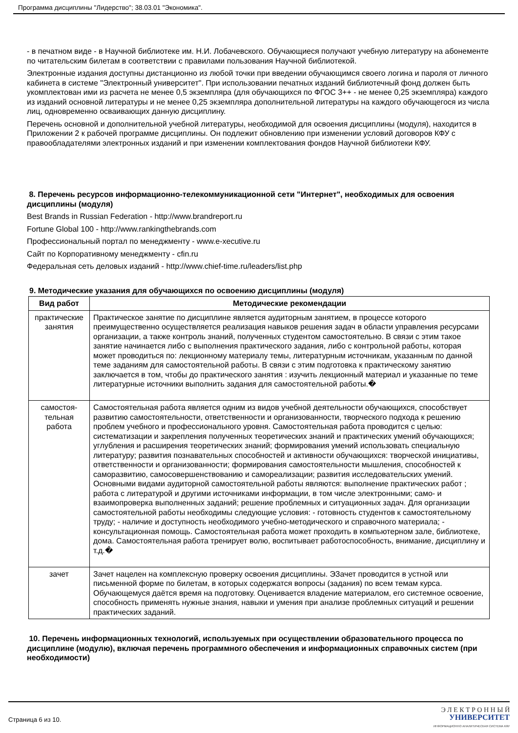Программа дисциплины "Лидерство"; 38.03.01 "Экономика".
- в печатном виде - в Научной библиотеке им. Н.И. Лобачевского. Обучающиеся получают учебную литературу на абонементе по читательским билетам в соответствии с правилами пользования Научной библиотекой.
Электронные издания доступны дистанционно из любой точки при введении обучающимся своего логина и пароля от личного кабинета в системе "Электронный университет". При использовании печатных изданий библиотечный фонд должен быть укомплектован ими из расчета не менее 0,5 экземпляра (для обучающихся по ФГОС 3++ - не менее 0,25 экземпляра) каждого из изданий основной литературы и не менее 0,25 экземпляра дополнительной литературы на каждого обучающегося из числа лиц, одновременно осваивающих данную дисциплину.
Перечень основной и дополнительной учебной литературы, необходимой для освоения дисциплины (модуля), находится в Приложении 2 к рабочей программе дисциплины. Он подлежит обновлению при изменении условий договоров КФУ с правообладателями электронных изданий и при изменении комплектования фондов Научной библиотеки КФУ.
8. Перечень ресурсов информационно-телекоммуникационной сети "Интернет", необходимых для освоения дисциплины (модуля)
Best Brands in Russian Federation - http://www.brandreport.ru
Fortune Global 100 - http://www.rankingthebrands.com
Профессиональный портал по менеджменту - www.e-xecutive.ru
Сайт по Корпоративному менеджменту - cfin.ru
Федеральная сеть деловых изданий - http://www.chief-time.ru/leaders/list.php
9. Методические указания для обучающихся по освоению дисциплины (модуля)
| Вид работ | Методические рекомендации |
| --- | --- |
| практические занятия | Практическое занятие по дисциплине является аудиторным занятием, в процессе которого преимущественно осуществляется реализация навыков решения задач в области управления ресурсами организации, а также контроль знаний, полученных студентом самостоятельно. В связи с этим такое занятие начинается либо с выполнения практического задания, либо с контрольной работы, которая может проводиться по: лекционному материалу темы, литературным источникам, указанным по данной теме заданиям для самостоятельной работы. В связи с этим подготовка к практическому занятию заключается в том, чтобы до практического занятия : изучить лекционный материал и указанные по теме литературные источники выполнить задания для самостоятельной работы.� |
| самостоя- тельная работа | Самостоятельная работа является одним из видов учебной деятельности обучающихся, способствует развитию самостоятельности, ответственности и организованности, творческого подхода к решению проблем учебного и профессионального уровня. Самостоятельная работа проводится с целью: систематизации и закрепления полученных теоретических знаний и практических умений обучающихся; углубления и расширения теоретических знаний; формирования умений использовать специальную литературу; развития познавательных способностей и активности обучающихся: творческой инициативы, ответственности и организованности; формирования самостоятельности мышления, способностей к саморазвитию, самосовершенствованию и самореализации; развития исследовательских умений. Основными видами аудиторной самостоятельной работы являются: выполнение практических работ ; работа с литературой и другими источниками информации, в том числе электронными; само- и взаимопроверка выполненных заданий; решение проблемных и ситуационных задач. Для организации самостоятельной работы необходимы следующие условия: - готовность студентов к самостоятельному труду; - наличие и доступность необходимого учебно-методического и справочного материала; - консультационная помощь. Самостоятельная работа может проходить в компьютерном зале, библиотеке, дома. Самостоятельная работа тренирует волю, воспитывает работоспособность, внимание, дисциплину и т.д.� |
| зачет | Зачет нацелен на комплексную проверку освоения дисциплины. ЭЗачет проводится в устной или письменной форме по билетам, в которых содержатся вопросы (задания) по всем темам курса. Обучающемуся даётся время на подготовку. Оценивается владение материалом, его системное освоение, способность применять нужные знания, навыки и умения при анализе проблемных ситуаций и решении практических заданий. |
10. Перечень информационных технологий, используемых при осуществлении образовательного процесса по дисциплине (модулю), включая перечень программного обеспечения и информационных справочных систем (при необходимости)
Страница 6 из 10.
Э Л Е К Т Р О Н Н Ы Й
УНИВЕРСИТЕТ
ИНФОРМАЦИОННО АНАЛИТИЧЕСКАЯ СИСТЕМА КФУ